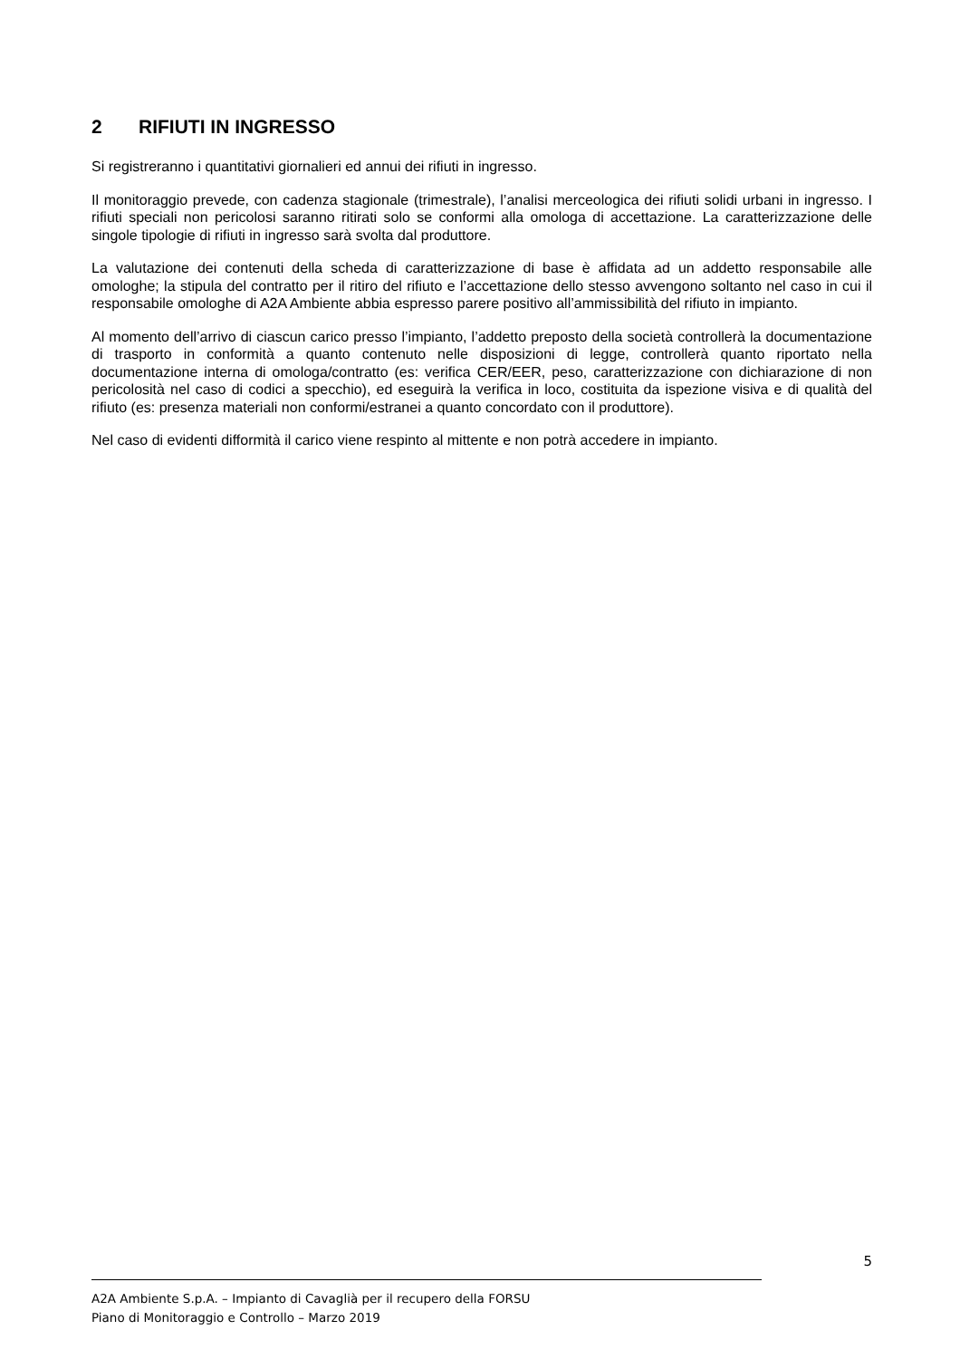2 RIFIUTI IN INGRESSO
Si registreranno i quantitativi giornalieri ed annui dei rifiuti in ingresso.
Il monitoraggio prevede, con cadenza stagionale (trimestrale), l’analisi merceologica dei rifiuti solidi urbani in ingresso. I rifiuti speciali non pericolosi saranno ritirati solo se conformi alla omologa di accettazione. La caratterizzazione delle singole tipologie di rifiuti in ingresso sarà svolta dal produttore.
La valutazione dei contenuti della scheda di caratterizzazione di base è affidata ad un addetto responsabile alle omologhe; la stipula del contratto per il ritiro del rifiuto e l’accettazione dello stesso avvengono soltanto nel caso in cui il responsabile omologhe di A2A Ambiente abbia espresso parere positivo all’ammissibilità del rifiuto in impianto.
Al momento dell’arrivo di ciascun carico presso l’impianto, l’addetto preposto della società controllerà la documentazione di trasporto in conformità a quanto contenuto nelle disposizioni di legge, controllerà quanto riportato nella documentazione interna di omologa/contratto (es: verifica CER/EER, peso, caratterizzazione con dichiarazione di non pericolosità nel caso di codici a specchio), ed eseguirà la verifica in loco, costituita da ispezione visiva e di qualità del rifiuto (es: presenza materiali non conformi/estranei a quanto concordato con il produttore).
Nel caso di evidenti difformità il carico viene respinto al mittente e non potrà accedere in impianto.
5
A2A Ambiente S.p.A. – Impianto di Cavaglià per il recupero della FORSU
Piano di Monitoraggio e Controllo – Marzo 2019